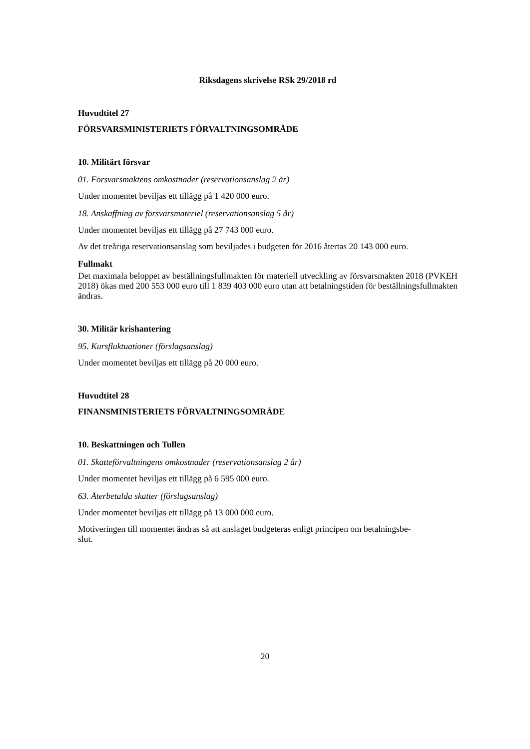Riksdagens skrivelse RSk 29/2018 rd
Huvudtitel 27
FÖRSVARSMINISTERIETS FÖRVALTNINGSOMRÅDE
10. Militärt försvar
01. Försvarsmaktens omkostnader (reservationsanslag 2 år)
Under momentet beviljas ett tillägg på 1 420 000 euro.
18. Anskaffning av försvarsmateriel (reservationsanslag 5 år)
Under momentet beviljas ett tillägg på 27 743 000 euro.
Av det treåriga reservationsanslag som beviljades i budgeten för 2016 återtas 20 143 000 euro.
Fullmakt
Det maximala beloppet av beställningsfullmakten för materiell utveckling av försvarsmakten 2018 (PVKEH 2018) ökas med 200 553 000 euro till 1 839 403 000 euro utan att betalningstiden för beställningsfullmakten ändras.
30. Militär krishantering
95. Kursfluktuationer (förslagsanslag)
Under momentet beviljas ett tillägg på 20 000 euro.
Huvudtitel 28
FINANSMINISTERIETS FÖRVALTNINGSOMRÅDE
10. Beskattningen och Tullen
01. Skatteförvaltningens omkostnader (reservationsanslag 2 år)
Under momentet beviljas ett tillägg på 6 595 000 euro.
63. Återbetalda skatter (förslagsanslag)
Under momentet beviljas ett tillägg på 13 000 000 euro.
Motiveringen till momentet ändras så att anslaget budgeteras enligt principen om betalningsbe-
slut.
20